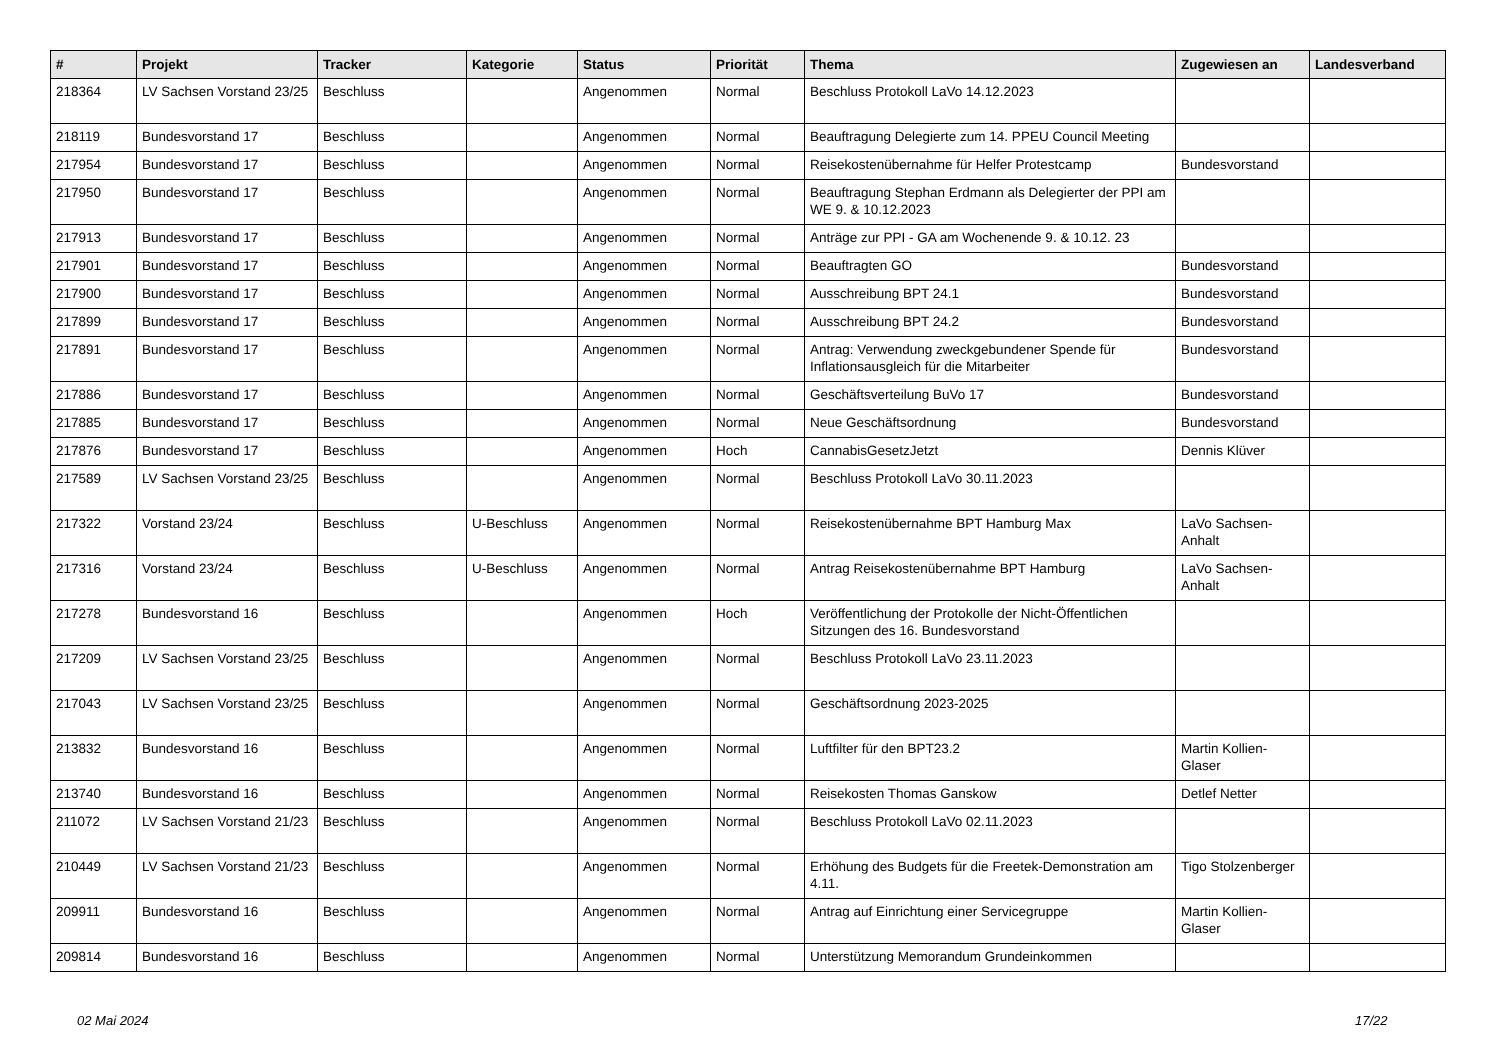| # | Projekt | Tracker | Kategorie | Status | Priorität | Thema | Zugewiesen an | Landesverband |
| --- | --- | --- | --- | --- | --- | --- | --- | --- |
| 218364 | LV Sachsen Vorstand 23/25 | Beschluss | | Angenommen | Normal | Beschluss Protokoll LaVo 14.12.2023 | | |
| 218119 | Bundesvorstand 17 | Beschluss | | Angenommen | Normal | Beauftragung Delegierte zum 14. PPEU Council Meeting | | |
| 217954 | Bundesvorstand 17 | Beschluss | | Angenommen | Normal | Reisekostenübernahme für Helfer Protestcamp | Bundesvorstand | |
| 217950 | Bundesvorstand 17 | Beschluss | | Angenommen | Normal | Beauftragung Stephan Erdmann als Delegierter der PPI am WE 9. & 10.12.2023 | | |
| 217913 | Bundesvorstand 17 | Beschluss | | Angenommen | Normal | Anträge zur PPI - GA am Wochenende 9. & 10.12. 23 | | |
| 217901 | Bundesvorstand 17 | Beschluss | | Angenommen | Normal | Beauftragten GO | Bundesvorstand | |
| 217900 | Bundesvorstand 17 | Beschluss | | Angenommen | Normal | Ausschreibung BPT 24.1 | Bundesvorstand | |
| 217899 | Bundesvorstand 17 | Beschluss | | Angenommen | Normal | Ausschreibung BPT 24.2 | Bundesvorstand | |
| 217891 | Bundesvorstand 17 | Beschluss | | Angenommen | Normal | Antrag: Verwendung zweckgebundener Spende für Inflationsausgleich für die Mitarbeiter | Bundesvorstand | |
| 217886 | Bundesvorstand 17 | Beschluss | | Angenommen | Normal | Geschäftsverteilung BuVo 17 | Bundesvorstand | |
| 217885 | Bundesvorstand 17 | Beschluss | | Angenommen | Normal | Neue Geschäftsordnung | Bundesvorstand | |
| 217876 | Bundesvorstand 17 | Beschluss | | Angenommen | Hoch | CannabisGesetzJetzt | Dennis Klüver | |
| 217589 | LV Sachsen Vorstand 23/25 | Beschluss | | Angenommen | Normal | Beschluss Protokoll LaVo 30.11.2023 | | |
| 217322 | Vorstand 23/24 | Beschluss | U-Beschluss | Angenommen | Normal | Reisekostenübernahme BPT Hamburg Max | LaVo Sachsen-Anhalt | |
| 217316 | Vorstand 23/24 | Beschluss | U-Beschluss | Angenommen | Normal | Antrag Reisekostenübernahme BPT Hamburg | LaVo Sachsen-Anhalt | |
| 217278 | Bundesvorstand 16 | Beschluss | | Angenommen | Hoch | Veröffentlichung der Protokolle der Nicht-Öffentlichen Sitzungen des 16. Bundesvorstand | | |
| 217209 | LV Sachsen Vorstand 23/25 | Beschluss | | Angenommen | Normal | Beschluss Protokoll LaVo 23.11.2023 | | |
| 217043 | LV Sachsen Vorstand 23/25 | Beschluss | | Angenommen | Normal | Geschäftsordnung 2023-2025 | | |
| 213832 | Bundesvorstand 16 | Beschluss | | Angenommen | Normal | Luftfilter für den BPT23.2 | Martin Kollien-Glaser | |
| 213740 | Bundesvorstand 16 | Beschluss | | Angenommen | Normal | Reisekosten Thomas Ganskow | Detlef Netter | |
| 211072 | LV Sachsen Vorstand 21/23 | Beschluss | | Angenommen | Normal | Beschluss Protokoll LaVo 02.11.2023 | | |
| 210449 | LV Sachsen Vorstand 21/23 | Beschluss | | Angenommen | Normal | Erhöhung des Budgets für die Freetek-Demonstration am 4.11. | Tigo Stolzenberger | |
| 209911 | Bundesvorstand 16 | Beschluss | | Angenommen | Normal | Antrag auf Einrichtung einer Servicegruppe | Martin Kollien-Glaser | |
| 209814 | Bundesvorstand 16 | Beschluss | | Angenommen | Normal | Unterstützung Memorandum Grundeinkommen | | |
02 Mai 2024 17/22